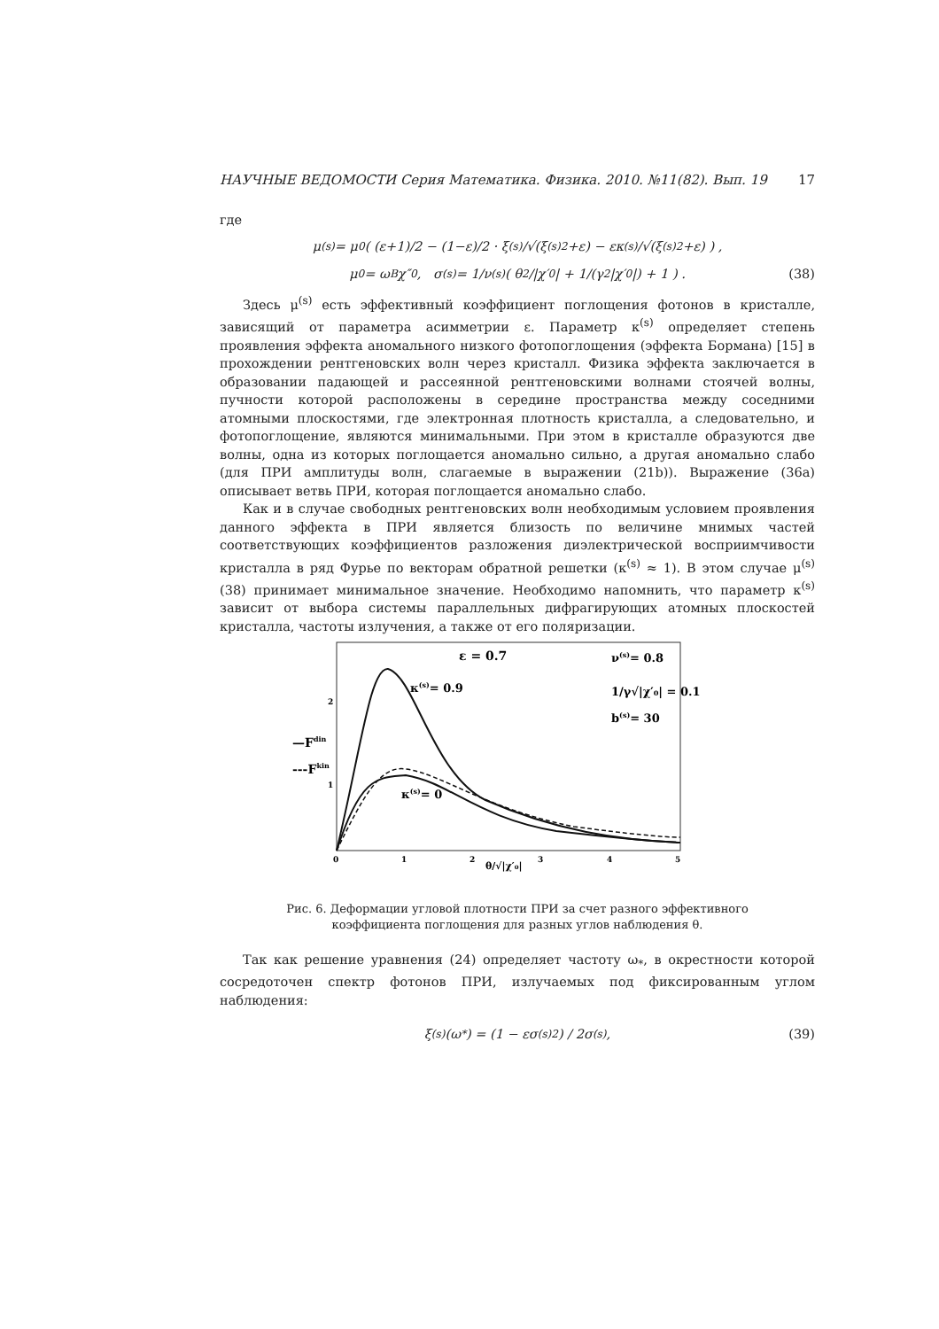НАУЧНЫЕ ВЕДОМОСТИ Серия Математика. Физика. 2010. №11(82). Вып. 19 17
где
μ<sup>(s)</sup> = μ<sub>0</sub> ( (ε+1)/2 − (1−ε)/2 · ξ<sup>(s)</sup>/√(ξ<sup>(s)2</sup>+ε) − εκ<sup>(s)</sup>/√(ξ<sup>(s)2</sup>+ε) ) ,
μ<sub>0</sub> = ω<sub>B</sub>χ″<sub>0</sub> , σ<sup>(s)</sup> = 1/ν<sup>(s)</sup> ( θ<sup>2</sup>/|χ′<sub>0</sub>| + 1/(γ<sup>2</sup>|χ′<sub>0</sub>|) + 1 ) . (38)
Здесь μ<sup>(s)</sup> есть эффективный коэффициент поглощения фотонов в кристалле, зависящий от параметра асимметрии ε. Параметр κ<sup>(s)</sup> определяет степень проявления эффекта аномального низкого фотопоглощения (эффекта Бормана) [15] в прохождении рентгеновских волн через кристалл. Физика эффекта заключается в образовании падающей и рассеянной рентгеновскими волнами стоячей волны, пучности которой расположены в середине пространства между соседними атомными плоскостями, где электронная плотность кристалла, а следовательно, и фотопоглощение, являются минимальными. При этом в кристалле образуются две волны, одна из которых поглощается аномально сильно, а другая аномально слабо (для ПРИ амплитуды волн, слагаемые в выражении (21b)). Выражение (36a) описывает ветвь ПРИ, которая поглощается аномально слабо.
Как и в случае свободных рентгеновских волн необходимым условием проявления данного эффекта в ПРИ является близость по величине мнимых частей соответствующих коэффициентов разложения диэлектрической восприимчивости кристалла в ряд Фурье по векторам обратной решетки (κ<sup>(s)</sup> ≈ 1). В этом случае μ<sup>(s)</sup> (38) принимает минимальное значение. Необходимо напомнить, что параметр κ<sup>(s)</sup> зависит от выбора системы параллельных дифрагирующих атомных плоскостей кристалла, частоты излучения, а также от его поляризации.
ε = 0.7
ν(s)= 0.8
1/γ√|χ′₀| = 0.1
b(s)= 30
κ(s)= 0.9
κ(s)= 0
—Fdin
---Fkin
2
1
0
1
2
3
4
5
θ/√|χ′₀|
Рис. 6. Деформации угловой плотности ПРИ за счет разного эффективного коэффициента поглощения для разных углов наблюдения θ.
Так как решение уравнения (24) определяет частоту ω<sub>*</sub>, в окрестности которой сосредоточен спектр фотонов ПРИ, излучаемых под фиксированным углом наблюдения:
ξ<sup>(s)</sup> (ω<sub>*</sub>) = (1 − εσ<sup>(s)2</sup>) / 2σ<sup>(s)</sup> , (39)